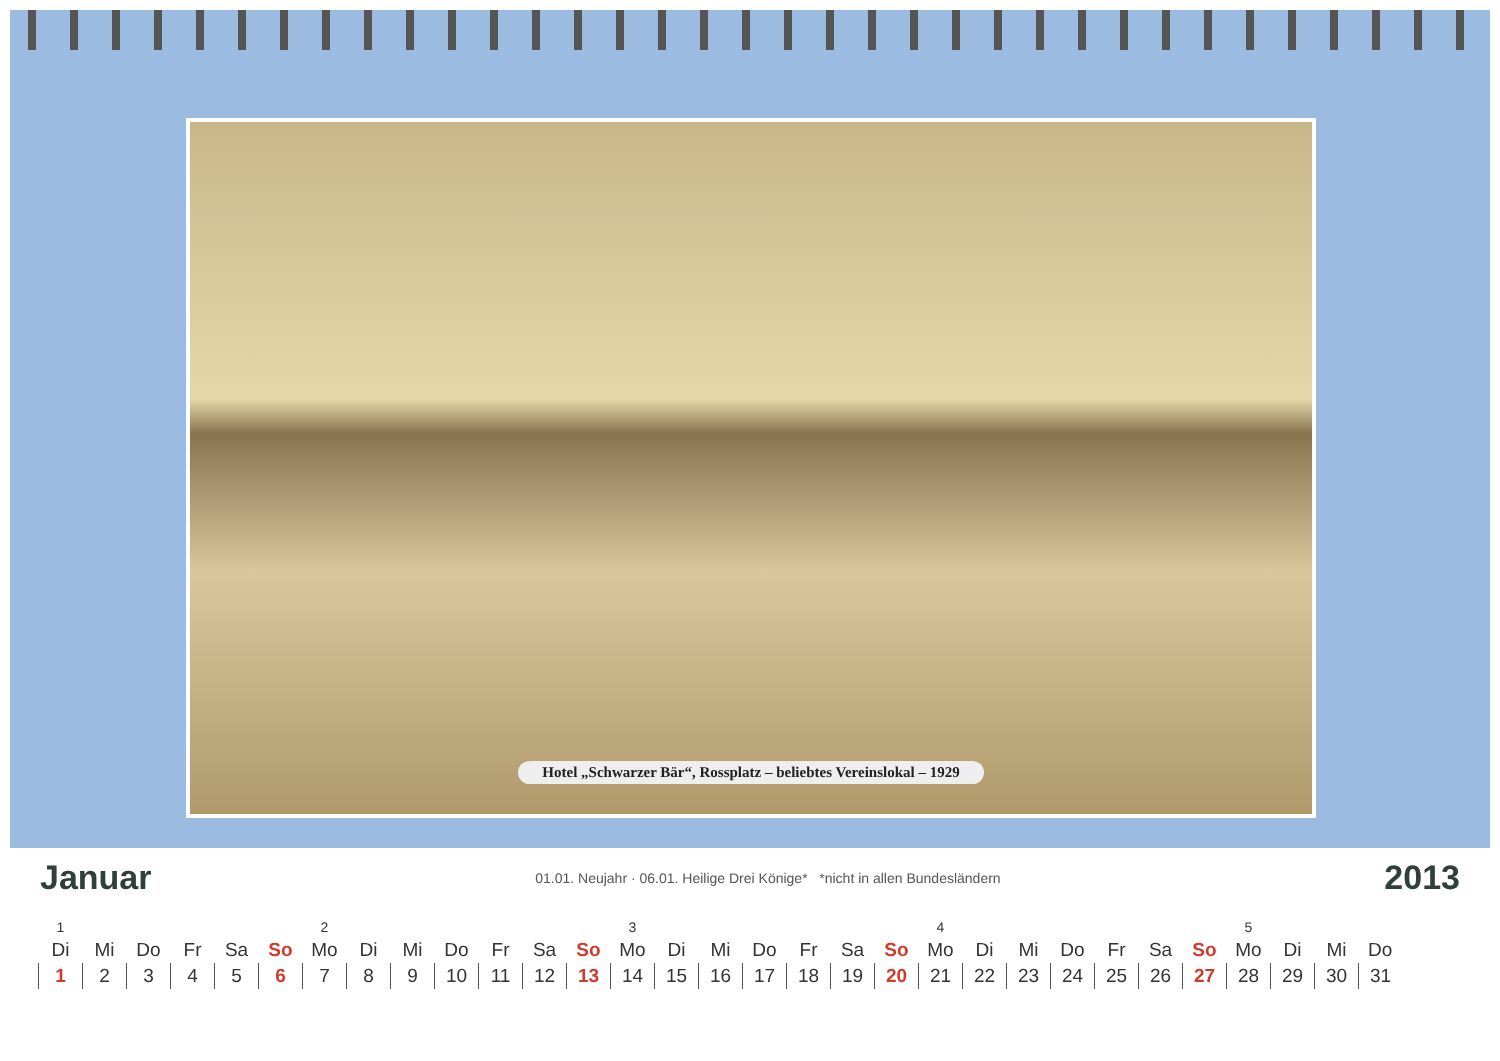Hotel „Schwarzer Bär“, Rossplatz – beliebtes Vereinslokal – 1929
Januar
01.01. Neujahr · 06.01. Heilige Drei Könige* *nicht in allen Bundesländern
2013
| 1 | | | | | | 2 | | | | | | | 3 | | | | | | | 4 | | | | | | | 5 | | | |
| Di | Mi | Do | Fr | Sa | So | Mo | Di | Mi | Do | Fr | Sa | So | Mo | Di | Mi | Do | Fr | Sa | So | Mo | Di | Mi | Do | Fr | Sa | So | Mo | Di | Mi | Do |
| 1 | 2 | 3 | 4 | 5 | 6 | 7 | 8 | 9 | 10 | 11 | 12 | 13 | 14 | 15 | 16 | 17 | 18 | 19 | 20 | 21 | 22 | 23 | 24 | 25 | 26 | 27 | 28 | 29 | 30 | 31 |